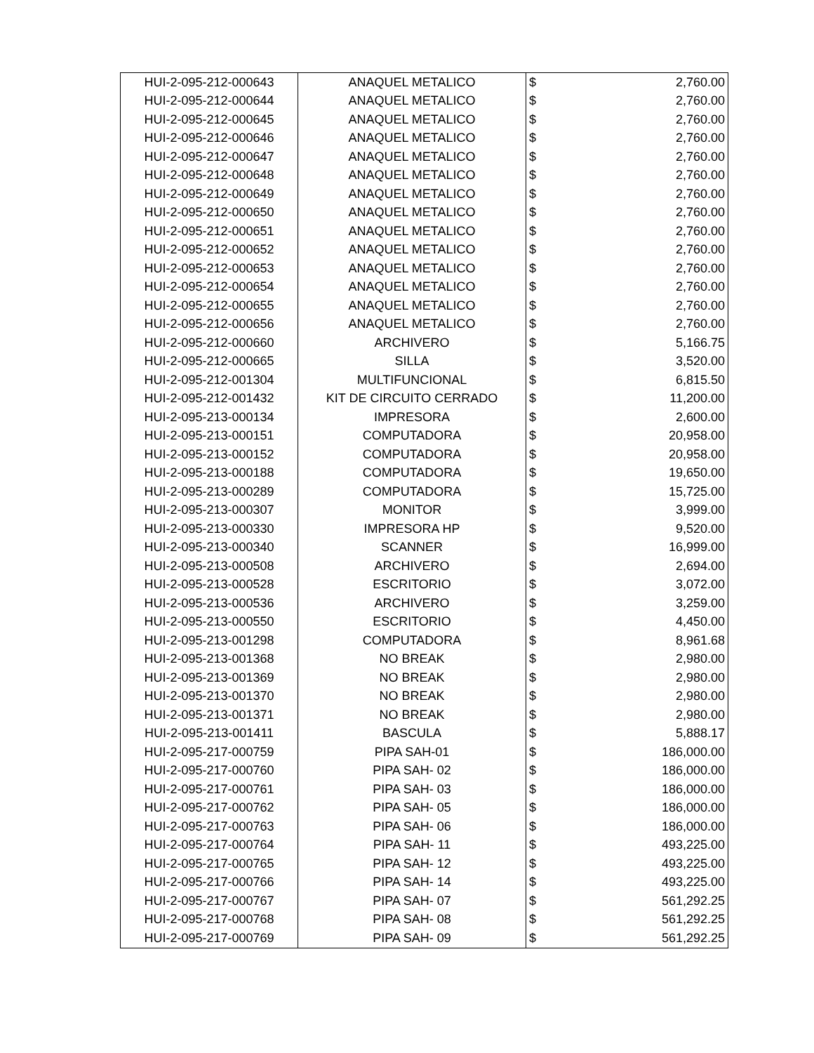| HUI-2-095-212-000643 | ANAQUEL METALICO | $ | 2,760.00 |
| HUI-2-095-212-000644 | ANAQUEL METALICO | $ | 2,760.00 |
| HUI-2-095-212-000645 | ANAQUEL METALICO | $ | 2,760.00 |
| HUI-2-095-212-000646 | ANAQUEL METALICO | $ | 2,760.00 |
| HUI-2-095-212-000647 | ANAQUEL METALICO | $ | 2,760.00 |
| HUI-2-095-212-000648 | ANAQUEL METALICO | $ | 2,760.00 |
| HUI-2-095-212-000649 | ANAQUEL METALICO | $ | 2,760.00 |
| HUI-2-095-212-000650 | ANAQUEL METALICO | $ | 2,760.00 |
| HUI-2-095-212-000651 | ANAQUEL METALICO | $ | 2,760.00 |
| HUI-2-095-212-000652 | ANAQUEL METALICO | $ | 2,760.00 |
| HUI-2-095-212-000653 | ANAQUEL METALICO | $ | 2,760.00 |
| HUI-2-095-212-000654 | ANAQUEL METALICO | $ | 2,760.00 |
| HUI-2-095-212-000655 | ANAQUEL METALICO | $ | 2,760.00 |
| HUI-2-095-212-000656 | ANAQUEL METALICO | $ | 2,760.00 |
| HUI-2-095-212-000660 | ARCHIVERO | $ | 5,166.75 |
| HUI-2-095-212-000665 | SILLA | $ | 3,520.00 |
| HUI-2-095-212-001304 | MULTIFUNCIONAL | $ | 6,815.50 |
| HUI-2-095-212-001432 | KIT DE CIRCUITO CERRADO | $ | 11,200.00 |
| HUI-2-095-213-000134 | IMPRESORA | $ | 2,600.00 |
| HUI-2-095-213-000151 | COMPUTADORA | $ | 20,958.00 |
| HUI-2-095-213-000152 | COMPUTADORA | $ | 20,958.00 |
| HUI-2-095-213-000188 | COMPUTADORA | $ | 19,650.00 |
| HUI-2-095-213-000289 | COMPUTADORA | $ | 15,725.00 |
| HUI-2-095-213-000307 | MONITOR | $ | 3,999.00 |
| HUI-2-095-213-000330 | IMPRESORA HP | $ | 9,520.00 |
| HUI-2-095-213-000340 | SCANNER | $ | 16,999.00 |
| HUI-2-095-213-000508 | ARCHIVERO | $ | 2,694.00 |
| HUI-2-095-213-000528 | ESCRITORIO | $ | 3,072.00 |
| HUI-2-095-213-000536 | ARCHIVERO | $ | 3,259.00 |
| HUI-2-095-213-000550 | ESCRITORIO | $ | 4,450.00 |
| HUI-2-095-213-001298 | COMPUTADORA | $ | 8,961.68 |
| HUI-2-095-213-001368 | NO BREAK | $ | 2,980.00 |
| HUI-2-095-213-001369 | NO BREAK | $ | 2,980.00 |
| HUI-2-095-213-001370 | NO BREAK | $ | 2,980.00 |
| HUI-2-095-213-001371 | NO BREAK | $ | 2,980.00 |
| HUI-2-095-213-001411 | BASCULA | $ | 5,888.17 |
| HUI-2-095-217-000759 | PIPA SAH-01 | $ | 186,000.00 |
| HUI-2-095-217-000760 | PIPA SAH- 02 | $ | 186,000.00 |
| HUI-2-095-217-000761 | PIPA SAH- 03 | $ | 186,000.00 |
| HUI-2-095-217-000762 | PIPA SAH- 05 | $ | 186,000.00 |
| HUI-2-095-217-000763 | PIPA SAH- 06 | $ | 186,000.00 |
| HUI-2-095-217-000764 | PIPA SAH- 11 | $ | 493,225.00 |
| HUI-2-095-217-000765 | PIPA SAH- 12 | $ | 493,225.00 |
| HUI-2-095-217-000766 | PIPA SAH- 14 | $ | 493,225.00 |
| HUI-2-095-217-000767 | PIPA SAH- 07 | $ | 561,292.25 |
| HUI-2-095-217-000768 | PIPA SAH- 08 | $ | 561,292.25 |
| HUI-2-095-217-000769 | PIPA SAH- 09 | $ | 561,292.25 |